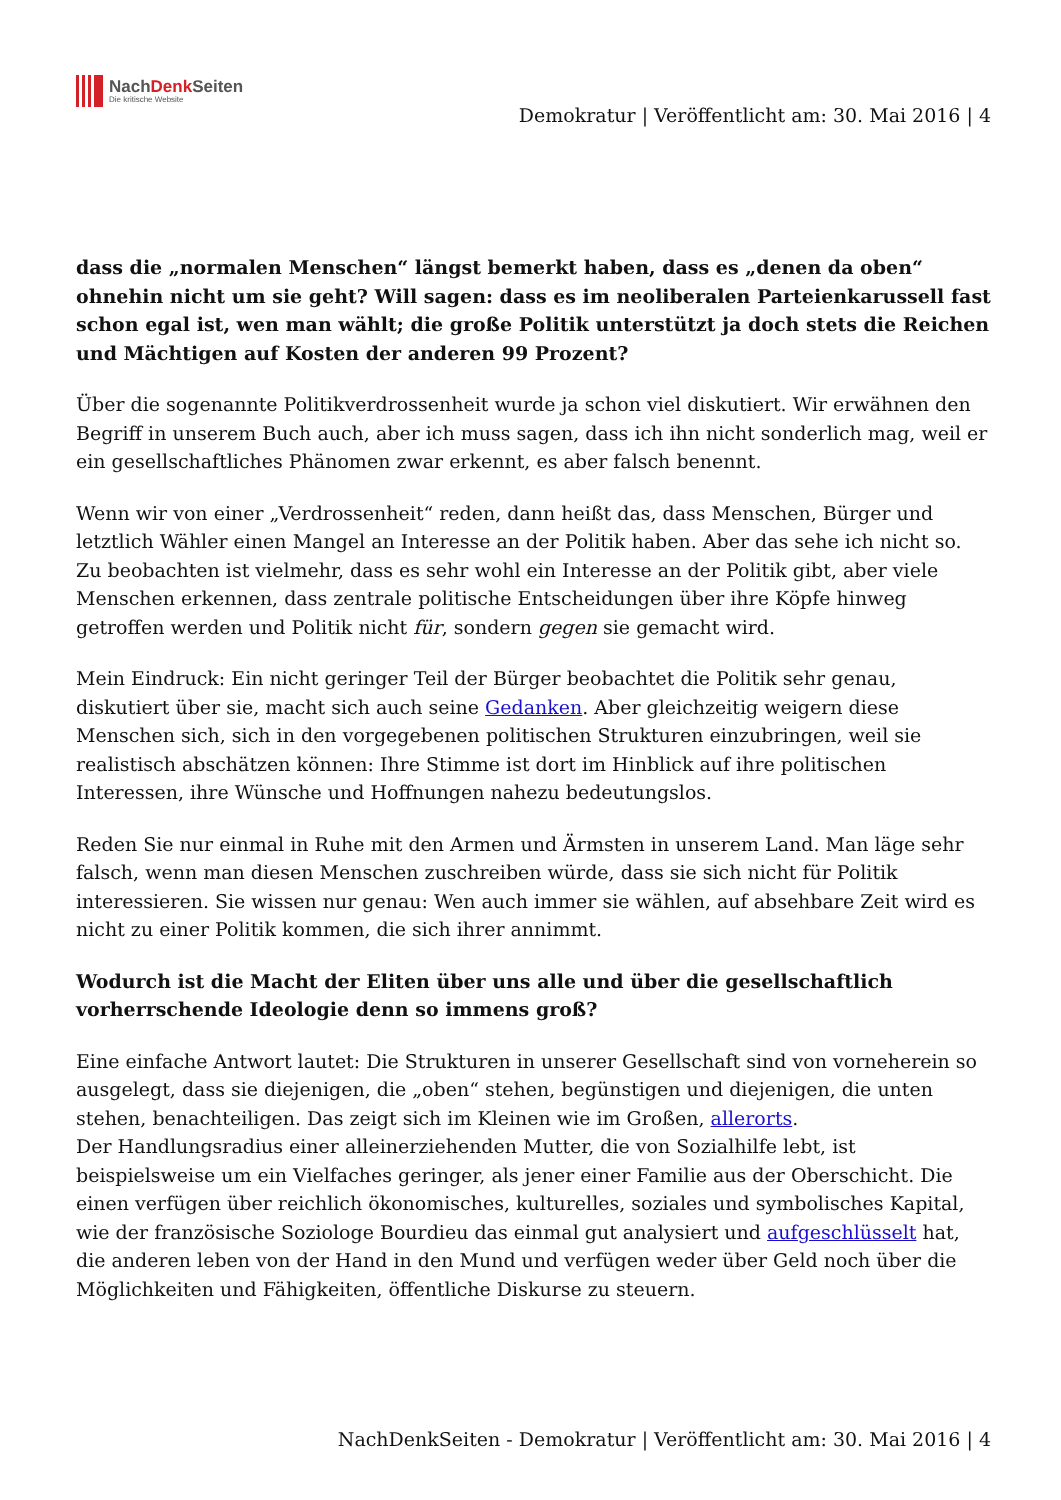NachDenk Seiten
Die kritische Website
Demokratur | Veröffentlicht am: 30. Mai 2016 | 4
dass die „normalen Menschen“ längst bemerkt haben, dass es „denen da oben“ ohnehin nicht um sie geht? Will sagen: dass es im neoliberalen Parteienkarussell fast schon egal ist, wen man wählt; die große Politik unterstützt ja doch stets die Reichen und Mächtigen auf Kosten der anderen 99 Prozent?
Über die sogenannte Politikverdrossenheit wurde ja schon viel diskutiert. Wir erwähnen den Begriff in unserem Buch auch, aber ich muss sagen, dass ich ihn nicht sonderlich mag, weil er ein gesellschaftliches Phänomen zwar erkennt, es aber falsch benennt.
Wenn wir von einer „Verdrossenheit“ reden, dann heißt das, dass Menschen, Bürger und letztlich Wähler einen Mangel an Interesse an der Politik haben. Aber das sehe ich nicht so. Zu beobachten ist vielmehr, dass es sehr wohl ein Interesse an der Politik gibt, aber viele Menschen erkennen, dass zentrale politische Entscheidungen über ihre Köpfe hinweg getroffen werden und Politik nicht für, sondern gegen sie gemacht wird.
Mein Eindruck: Ein nicht geringer Teil der Bürger beobachtet die Politik sehr genau, diskutiert über sie, macht sich auch seine Gedanken. Aber gleichzeitig weigern diese Menschen sich, sich in den vorgegebenen politischen Strukturen einzubringen, weil sie realistisch abschätzen können: Ihre Stimme ist dort im Hinblick auf ihre politischen Interessen, ihre Wünsche und Hoffnungen nahezu bedeutungslos.
Reden Sie nur einmal in Ruhe mit den Armen und Ärmsten in unserem Land. Man läge sehr falsch, wenn man diesen Menschen zuschreiben würde, dass sie sich nicht für Politik interessieren. Sie wissen nur genau: Wen auch immer sie wählen, auf absehbare Zeit wird es nicht zu einer Politik kommen, die sich ihrer annimmt.
Wodurch ist die Macht der Eliten über uns alle und über die gesellschaftlich vorherrschende Ideologie denn so immens groß?
Eine einfache Antwort lautet: Die Strukturen in unserer Gesellschaft sind von vorneherein so ausgelegt, dass sie diejenigen, die „oben“ stehen, begünstigen und diejenigen, die unten stehen, benachteiligen. Das zeigt sich im Kleinen wie im Großen, allerorts.
Der Handlungsradius einer alleinerziehenden Mutter, die von Sozialhilfe lebt, ist beispielsweise um ein Vielfaches geringer, als jener einer Familie aus der Oberschicht. Die einen verfügen über reichlich ökonomisches, kulturelles, soziales und symbolisches Kapital, wie der französische Soziologe Bourdieu das einmal gut analysiert und aufgeschlüsselt hat, die anderen leben von der Hand in den Mund und verfügen weder über Geld noch über die Möglichkeiten und Fähigkeiten, öffentliche Diskurse zu steuern.
NachDenkSeiten - Demokratur | Veröffentlicht am: 30. Mai 2016 | 4